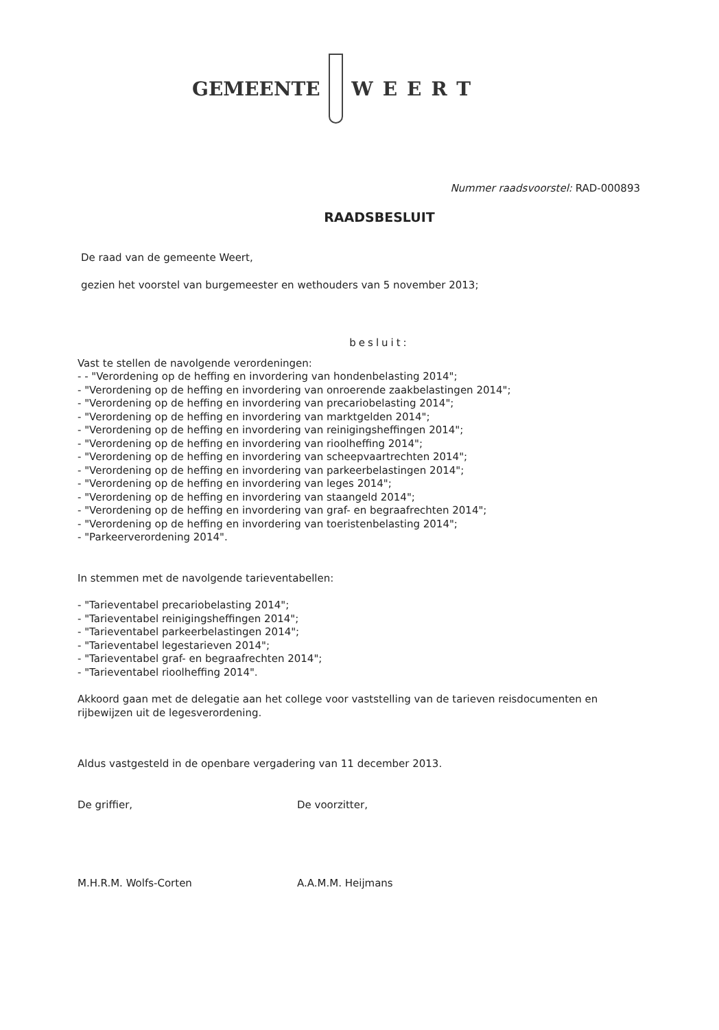GEMEENTE WEERT
Nummer raadsvoorstel: RAD-000893
RAADSBESLUIT
De raad van de gemeente Weert,
gezien het voorstel van burgemeester en wethouders van 5 november 2013;
besluit:
Vast te stellen de navolgende verordeningen:
- - "Verordening op de heffing en invordering van hondenbelasting 2014";
- "Verordening op de heffing en invordering van onroerende zaakbelastingen 2014";
- "Verordening op de heffing en invordering van precariobelasting 2014";
- "Verordening op de heffing en invordering van marktgelden 2014";
- "Verordening op de heffing en invordering van reinigingsheffingen 2014";
- "Verordening op de heffing en invordering van rioolheffing 2014";
- "Verordening op de heffing en invordering van scheepvaartrechten 2014";
- "Verordening op de heffing en invordering van parkeerbelastingen 2014";
- "Verordening op de heffing en invordering van leges 2014";
- "Verordening op de heffing en invordering van staangeld 2014";
- "Verordening op de heffing en invordering van graf- en begraafrechten 2014";
- "Verordening op de heffing en invordering van toeristenbelasting 2014";
- "Parkeerverordening 2014".
In stemmen met de navolgende tarieventabellen:
- "Tarieventabel precariobelasting 2014";
- "Tarieventabel reinigingsheffingen 2014";
- "Tarieventabel parkeerbelastingen 2014";
- "Tarieventabel legestarieven 2014";
- "Tarieventabel graf- en begraafrechten 2014";
- "Tarieventabel rioolheffing 2014".
Akkoord gaan met de delegatie aan het college voor vaststelling van de tarieven reisdocumenten en rijbewijzen uit de legesverordening.
Aldus vastgesteld in de openbare vergadering van 11 december 2013.
De griffier, De voorzitter,
M.H.R.M. Wolfs-Corten A.A.M.M. Heijmans